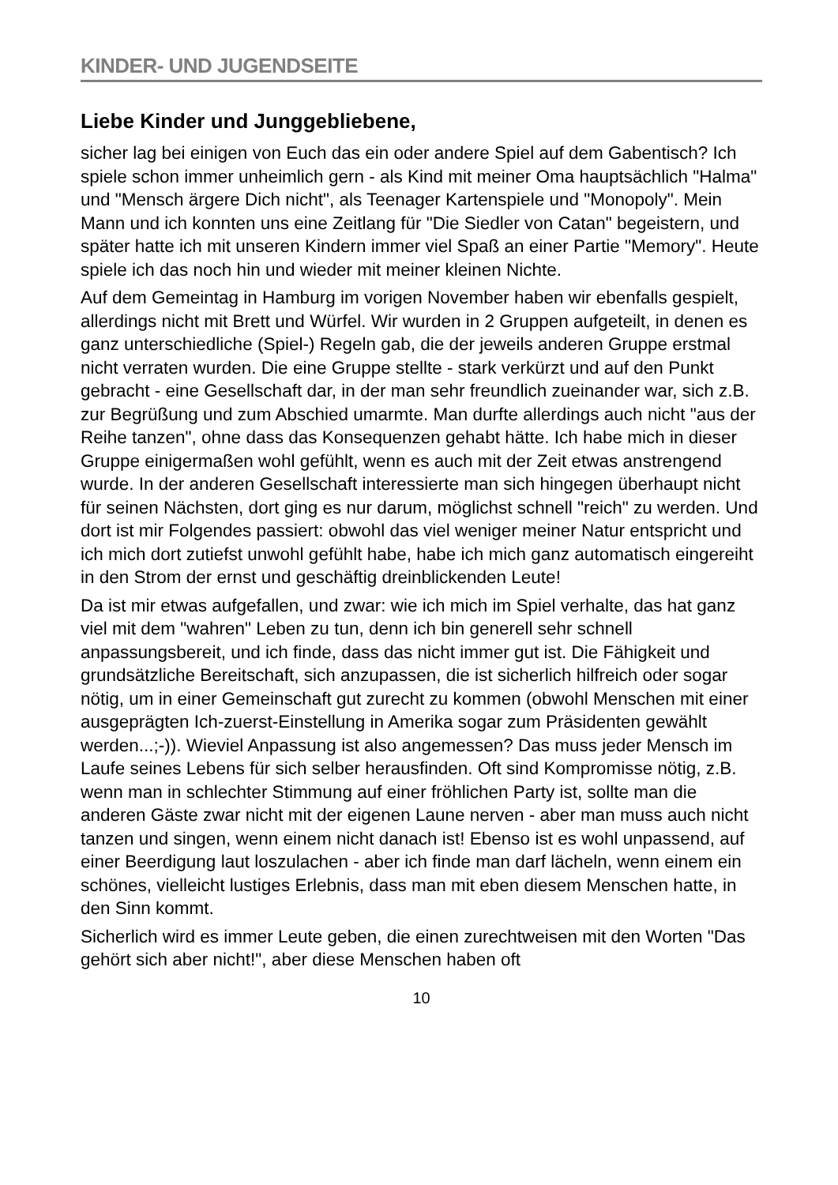KINDER- UND JUGENDSEITE
Liebe Kinder und Junggebliebene,
sicher lag bei einigen von Euch das ein oder andere Spiel auf dem Gabentisch? Ich spiele schon immer unheimlich gern - als Kind mit meiner Oma hauptsächlich "Halma" und "Mensch ärgere Dich nicht", als Teenager Kartenspiele und "Monopoly". Mein Mann und ich konnten uns eine Zeitlang für "Die Siedler von Catan" begeistern, und später hatte ich mit unseren Kindern immer viel Spaß an einer Partie "Memory". Heute spiele ich das noch hin und wieder mit meiner kleinen Nichte.
Auf dem Gemeintag in Hamburg im vorigen November haben wir ebenfalls gespielt, allerdings nicht mit Brett und Würfel. Wir wurden in 2 Gruppen aufgeteilt, in denen es ganz unterschiedliche (Spiel-) Regeln gab, die der jeweils anderen Gruppe erstmal nicht verraten wurden. Die eine Gruppe stellte - stark verkürzt und auf den Punkt gebracht - eine Gesellschaft dar, in der man sehr freundlich zueinander war, sich z.B. zur Begrüßung und zum Abschied umarmte. Man durfte allerdings auch nicht "aus der Reihe tanzen", ohne dass das Konsequenzen gehabt hätte. Ich habe mich in dieser Gruppe einigermaßen wohl gefühlt, wenn es auch mit der Zeit etwas anstrengend wurde. In der anderen Gesellschaft interessierte man sich hingegen überhaupt nicht für seinen Nächsten, dort ging es nur darum, möglichst schnell "reich" zu werden. Und dort ist mir Folgendes passiert: obwohl das viel weniger meiner Natur entspricht und ich mich dort zutiefst unwohl gefühlt habe, habe ich mich ganz automatisch eingereiht in den Strom der ernst und geschäftig dreinblickenden Leute!
Da ist mir etwas aufgefallen, und zwar: wie ich mich im Spiel verhalte, das hat ganz viel mit dem "wahren" Leben zu tun, denn ich bin generell sehr schnell anpassungsbereit, und ich finde, dass das nicht immer gut ist. Die Fähigkeit und grundsätzliche Bereitschaft, sich anzupassen, die ist sicherlich hilfreich oder sogar nötig, um in einer Gemeinschaft gut zurecht zu kommen (obwohl Menschen mit einer ausgeprägten Ich-zuerst-Einstellung in Amerika sogar zum Präsidenten gewählt werden...;-)). Wieviel Anpassung ist also angemessen? Das muss jeder Mensch im Laufe seines Lebens für sich selber herausfinden. Oft sind Kompromisse nötig, z.B. wenn man in schlechter Stimmung auf einer fröhlichen Party ist, sollte man die anderen Gäste zwar nicht mit der eigenen Laune nerven - aber man muss auch nicht tanzen und singen, wenn einem nicht danach ist! Ebenso ist es wohl unpassend, auf einer Beerdigung laut loszulachen - aber ich finde man darf lächeln, wenn einem ein schönes, vielleicht lustiges Erlebnis, dass man mit eben diesem Menschen hatte, in den Sinn kommt.
Sicherlich wird es immer Leute geben, die einen zurechtweisen mit den Worten "Das gehört sich aber nicht!", aber diese Menschen haben oft
10